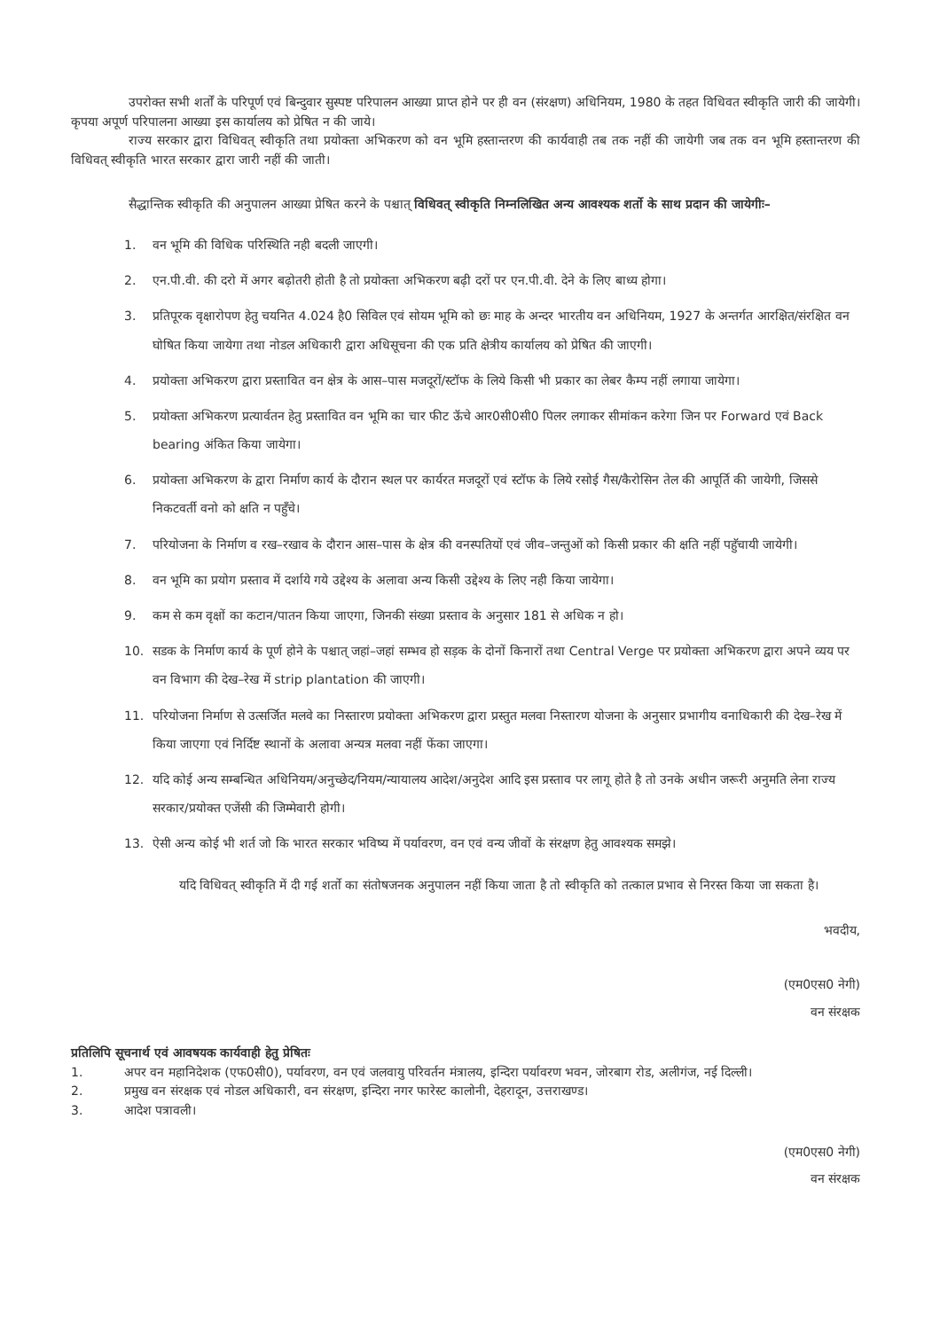उपरोक्त सभी शर्तों के परिपूर्ण एवं बिन्दुवार सुस्पष्ट परिपालन आख्या प्राप्त होने पर ही वन (संरक्षण) अधिनियम, 1980 के तहत विधिवत स्वीकृति जारी की जायेगी। कृपया अपूर्ण परिपालना आख्या इस कार्यालय को प्रेषित न की जाये।
राज्य सरकार द्वारा विधिवत् स्वीकृति तथा प्रयोक्ता अभिकरण को वन भूमि हस्तान्तरण की कार्यवाही तब तक नहीं की जायेगी जब तक वन भूमि हस्तान्तरण की विधिवत् स्वीकृति भारत सरकार द्वारा जारी नहीं की जाती।
सैद्धान्तिक स्वीकृति की अनुपालन आख्या प्रेषित करने के पश्चात् विधिवत् स्वीकृति निम्नलिखित अन्य आवश्यक शर्तो के साथ प्रदान की जायेगीः–
1. वन भूमि की विधिक परिस्थिति नही बदली जाएगी।
2. एन.पी.वी. की दरो में अगर बढ़ोतरी होती है तो प्रयोक्ता अभिकरण बढ़ी दरों पर एन.पी.वी. देने के लिए बाध्य होगा।
3. प्रतिपूरक वृक्षारोपण हेतु चयनित 4.024 है0 सिविल एवं सोयम भूमि को छः माह के अन्दर भारतीय वन अधिनियम, 1927 के अन्तर्गत आरक्षित/संरक्षित वन घोषित किया जायेगा तथा नोडल अधिकारी द्वारा अधिसूचना की एक प्रति क्षेत्रीय कार्यालय को प्रेषित की जाएगी।
4. प्रयोक्ता अभिकरण द्वारा प्रस्तावित वन क्षेत्र के आस–पास मजदूरों/स्टॉफ के लिये किसी भी प्रकार का लेबर कैम्प नहीं लगाया जायेगा।
5. प्रयोक्ता अभिकरण प्रत्यार्वतन हेतु प्रस्तावित वन भूमि का चार फीट ऊॅचे आर0सी0सी0 पिलर लगाकर सीमांकन करेगा जिन पर Forward एवं Back bearing अंकित किया जायेगा।
6. प्रयोक्ता अभिकरण के द्वारा निर्माण कार्य के दौरान स्थल पर कार्यरत मजदूरों एवं स्टॉफ के लिये रसोई गैस/कैरोसिन तेल की आपूर्ति की जायेगी, जिससे निकटवर्ती वनो को क्षति न पहुँचे।
7. परियोजना के निर्माण व रख–रखाव के दौरान आस–पास के क्षेत्र की वनस्पतियों एवं जीव–जन्तुओं को किसी प्रकार की क्षति नहीं पहुॅचायी जायेगी।
8. वन भूमि का प्रयोग प्रस्ताव में दर्शाये गये उद्देश्य के अलावा अन्य किसी उद्देश्य के लिए नही किया जायेगा।
9. कम से कम वृक्षों का कटान/पातन किया जाएगा, जिनकी संख्या प्रस्ताव के अनुसार 181 से अधिक न हो।
10. सडक के निर्माण कार्य के पूर्ण होने के पश्चात् जहां–जहां सम्भव हो सड़क के दोनों किनारों तथा Central Verge पर प्रयोक्ता अभिकरण द्वारा अपने व्यय पर वन विभाग की देख–रेख में strip plantation की जाएगी।
11. परियोजना निर्माण से उत्सर्जित मलवे का निस्तारण प्रयोक्ता अभिकरण द्वारा प्रस्तुत मलवा निस्तारण योजना के अनुसार प्रभागीय वनाधिकारी की देख–रेख में किया जाएगा एवं निर्दिष्ट स्थानों के अलावा अन्यत्र मलवा नहीं फेंका जाएगा।
12. यदि कोई अन्य सम्बन्धित अधिनियम/अनुच्छेद/नियम/न्यायालय आदेश/अनुदेश आदि इस प्रस्ताव पर लागू होते है तो उनके अधीन जरूरी अनुमति लेना राज्य सरकार/प्रयोक्त एजेंसी की जिम्मेवारी होगी।
13. ऐसी अन्य कोई भी शर्त जो कि भारत सरकार भविष्य में पर्यावरण, वन एवं वन्य जीवों के संरक्षण हेतु आवश्यक समझे।
यदि विधिवत् स्वीकृति में दी गई शर्तो का संतोषजनक अनुपालन नहीं किया जाता है तो स्वीकृति को तत्काल प्रभाव से निरस्त किया जा सकता है।
भवदीय,
(एम0एस0 नेगी)
वन संरक्षक
प्रतिलिपि सूचनार्थ एवं आवषयक कार्यवाही हेतु प्रेषितः
1. अपर वन महानिदेशक (एफ0सी0), पर्यावरण, वन एवं जलवायु परिवर्तन मंत्रालय, इन्दिरा पर्यावरण भवन, जोरबाग रोड, अलीगंज, नई दिल्ली।
2. प्रमुख वन संरक्षक एवं नोडल अधिकारी, वन संरक्षण, इन्दिरा नगर फारेस्ट कालोनी, देहरादून, उत्तराखण्ड।
3. आदेश पत्रावली।
(एम0एस0 नेगी)
वन संरक्षक